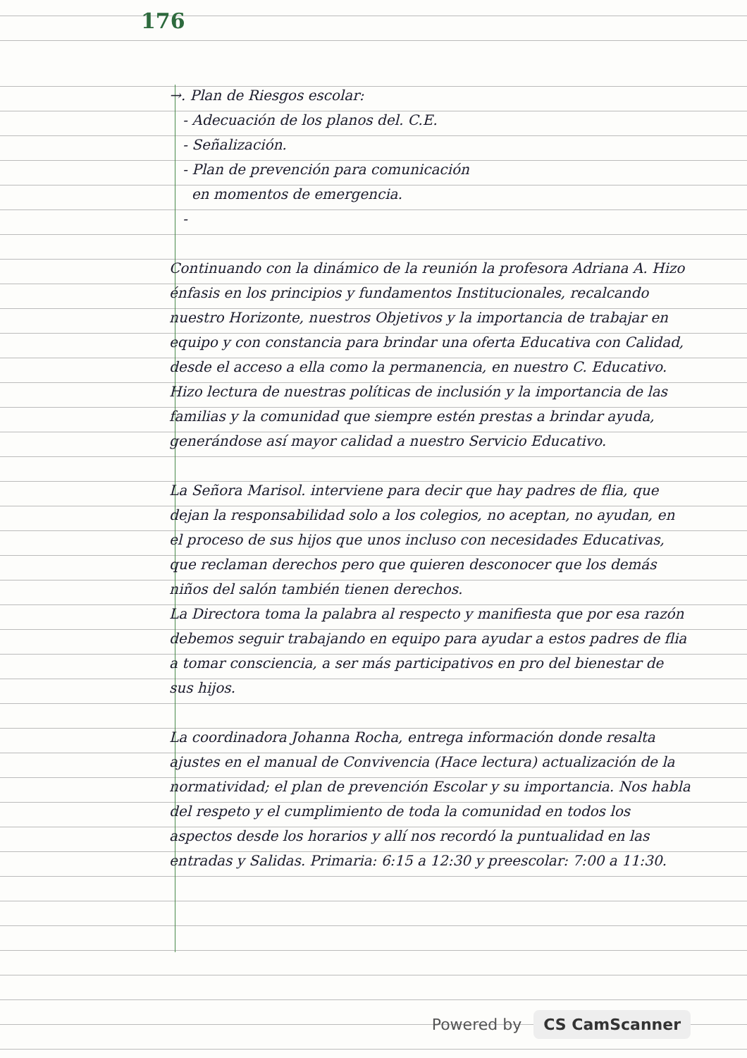176
→. Plan de Riesgos escolar:
- Adecuación de los planos del. C.E.
- Señalización.
- Plan de prevención para comunicación
en momentos de emergencia.
-
Continuando con la dinámico de la reunión la profesora Adriana A. Hizo énfasis en los principios y fundamentos Institucionales, recalcando nuestro Horizonte, nuestros Objetivos y la importancia de trabajar en equipo y con constancia para brindar una oferta Educativa con Calidad, desde el acceso a ella como la permanencia, en nuestro C. Educativo. Hizo lectura de nuestras políticas de inclusión y la importancia de las familias y la comunidad que siempre estén prestas a brindar ayuda, generándose así mayor calidad a nuestro Servicio Educativo.
La Señora Marisol. interviene para decir que hay padres de flia, que dejan la responsabilidad solo a los colegios, no aceptan, no ayudan, en el proceso de sus hijos que unos incluso con necesidades Educativas, que reclaman derechos pero que quieren desconocer que los demás niños del salón también tienen derechos.
La Directora toma la palabra al respecto y manifiesta que por esa razón debemos seguir trabajando en equipo para ayudar a estos padres de flia a tomar consciencia, a ser más participativos en pro del bienestar de sus hijos.
La coordinadora Johanna Rocha, entrega información donde resalta ajustes en el manual de Convivencia (Hace lectura) actualización de la normatividad; el plan de prevención Escolar y su importancia. Nos habla del respeto y el cumplimiento de toda la comunidad en todos los aspectos desde los horarios y allí nos recordó la puntualidad en las entradas y Salidas. Primaria: 6:15 a 12:30 y preescolar: 7:00 a 11:30.
Powered by CS CamScanner